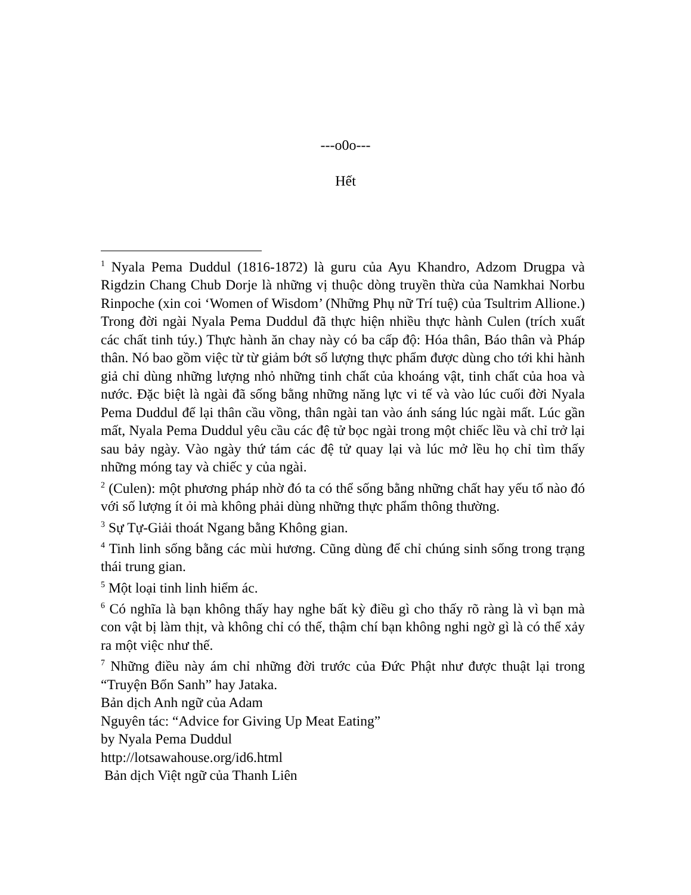---o0o---
Hết
<sup>1</sup> Nyala Pema Duddul (1816-1872) là guru của Ayu Khandro, Adzom Drugpa và Rigdzin Chang Chub Dorje là những vị thuộc dòng truyền thừa của Namkhai Norbu Rinpoche (xin coi ‘Women of Wisdom’ (Những Phụ nữ Trí tuệ) của Tsultrim Allione.) Trong đời ngài Nyala Pema Duddul đã thực hiện nhiều thực hành Culen (trích xuất các chất tinh túy.) Thực hành ăn chay này có ba cấp độ: Hóa thân, Báo thân và Pháp thân. Nó bao gồm việc từ từ giảm bớt số lượng thực phẩm được dùng cho tới khi hành giả chỉ dùng những lượng nhỏ những tinh chất của khoáng vật, tinh chất của hoa và nước. Đặc biệt là ngài đã sống bằng những năng lực vi tế và vào lúc cuối đời Nyala Pema Duddul để lại thân cầu vồng, thân ngài tan vào ánh sáng lúc ngài mất. Lúc gần mất, Nyala Pema Duddul yêu cầu các đệ tử bọc ngài trong một chiếc lều và chỉ trở lại sau bảy ngày. Vào ngày thứ tám các đệ tử quay lại và lúc mở lều họ chỉ tìm thấy những móng tay và chiếc y của ngài.
<sup>2</sup> (Culen): một phương pháp nhờ đó ta có thể sống bằng những chất hay yếu tố nào đó với số lượng ít ỏi mà không phải dùng những thực phẩm thông thường.
<sup>3</sup> Sự Tự-Giải thoát Ngang bằng Không gian.
<sup>4</sup> Tinh linh sống bằng các mùi hương. Cũng dùng để chỉ chúng sinh sống trong trạng thái trung gian.
<sup>5</sup> Một loại tinh linh hiểm ác.
<sup>6</sup> Có nghĩa là bạn không thấy hay nghe bất kỳ điều gì cho thấy rõ ràng là vì bạn mà con vật bị làm thịt, và không chỉ có thế, thậm chí bạn không nghi ngờ gì là có thể xảy ra một việc như thế.
<sup>7</sup> Những điều này ám chỉ những đời trước của Đức Phật như được thuật lại trong “Truyện Bổn Sanh” hay Jataka.
Bản dịch Anh ngữ của Adam
Nguyên tác: “Advice for Giving Up Meat Eating”
by Nyala Pema Duddul
http://lotsawahouse.org/id6.html
Bản dịch Việt ngữ của Thanh Liên